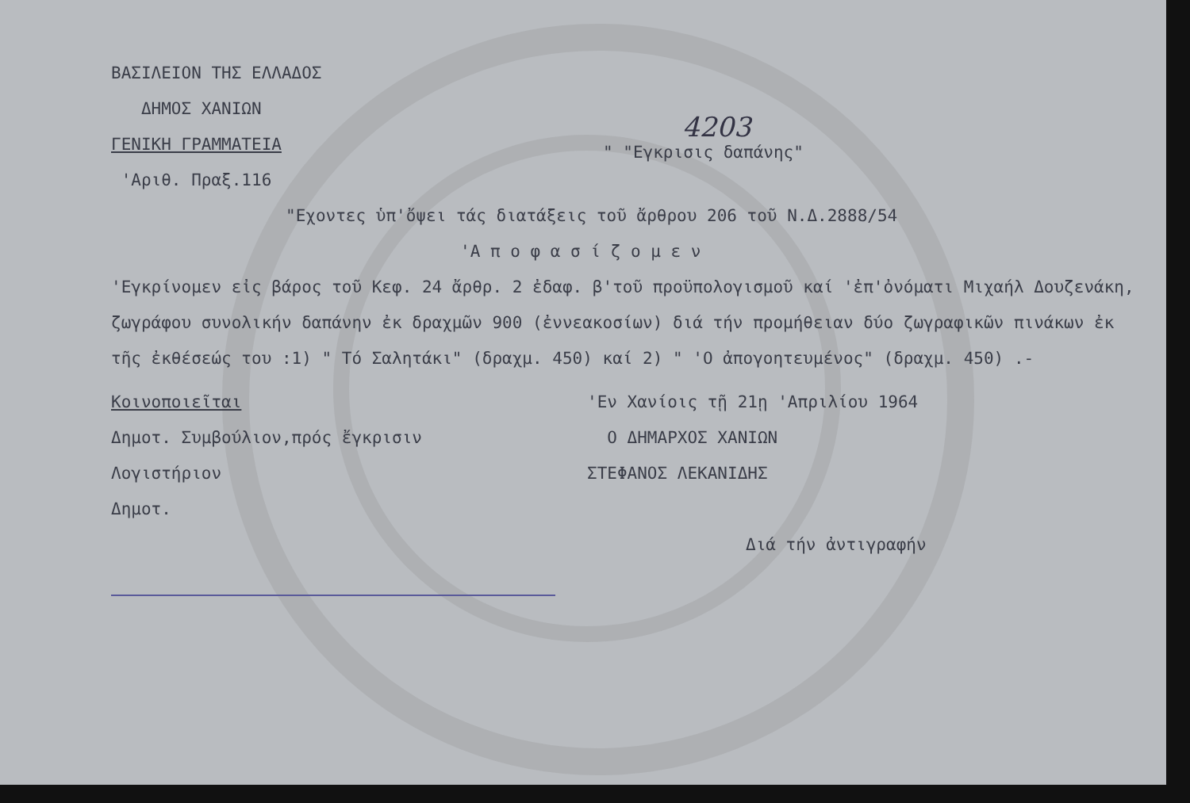ΒΑΣΙΛΕΙΟΝ ΤΗΣ ΕΛΛΑΔΟΣ
ΔΗΜΟΣ ΧΑΝΙΩΝ
ΓΕΝΙΚΗ ΓΡΑΜΜΑΤΕΙΑ
'Αριθ. Πραξ.116
4203
" "Εγκρισις δαπάνης"
"Εχοντες ὑπ'ὄψει τάς διατάξεις τοῦ ἄρθρου 206 τοῦ Ν.Δ.2888/54
'Α π ο φ α σ ί ζ ο μ ε ν
'Εγκρίνομεν εἰς βάρος τοῦ Κεφ. 24 ἄρθρ. 2 ἐδαφ. β'τοῦ προϋπολογισμοῦ καί 'ἐπ'ὀνόματι Μιχαήλ Δουζενάκη, ζωγράφου συνολικήν δαπάνην ἐκ δραχμῶν 900 (ἐννεακοσίων) διά τήν προμήθειαν δύο ζωγραφικῶν πινάκων ἐκ τῆς ἐκθέσεώς του :1) " Τό Σαλητάκι" (δραχμ. 450) καί 2) " 'Ο ἀπογοητευμένος" (δραχμ. 450) .-
Κοινοποιεῖται
Δημοτ. Συμβούλιον,πρός ἔγκρισιν
Λογιστήριον
Δημοτ.
'Εν Χανίοις τῇ 21ῃ 'Απριλίου 1964
Ο ΔΗΜΑΡΧΟΣ ΧΑΝΙΩΝ
ΣΤΕΦΑΝΟΣ ΛΕΚΑΝΙΔΗΣ
Διά τήν ἀντιγραφήν